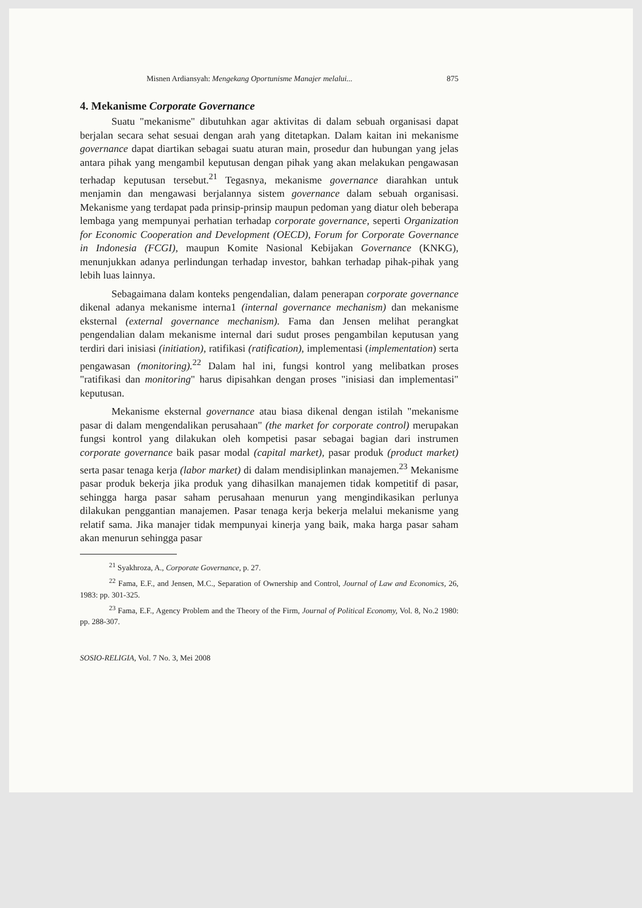Misnen Ardiansyah: Mengekang Oportunisme Manajer melalui... 875
4. Mekanisme Corporate Governance
Suatu "mekanisme" dibutuhkan agar aktivitas di dalam sebuah organisasi dapat berjalan secara sehat sesuai dengan arah yang ditetapkan. Dalam kaitan ini mekanisme governance dapat diartikan sebagai suatu aturan main, prosedur dan hubungan yang jelas antara pihak yang mengambil keputusan dengan pihak yang akan melakukan pengawasan terhadap keputusan tersebut.<sup>21</sup> Tegasnya, mekanisme governance diarahkan untuk menjamin dan mengawasi berjalannya sistem governance dalam sebuah organisasi. Mekanisme yang terdapat pada prinsip-prinsip maupun pedoman yang diatur oleh beberapa lembaga yang mempunyai perhatian terhadap corporate governance, seperti Organization for Economic Cooperation and Development (OECD), Forum for Corporate Governance in Indonesia (FCGI), maupun Komite Nasional Kebijakan Governance (KNKG), menunjukkan adanya perlindungan terhadap investor, bahkan terhadap pihak-pihak yang lebih luas lainnya.
Sebagaimana dalam konteks pengendalian, dalam penerapan corporate governance dikenal adanya mekanisme interna1 (internal governance mechanism) dan mekanisme eksternal (external governance mechanism). Fama dan Jensen melihat perangkat pengendalian dalam mekanisme internal dari sudut proses pengambilan keputusan yang terdiri dari inisiasi (initiation), ratifikasi (ratification), implementasi (implementation) serta pengawasan (monitoring).<sup>22</sup> Dalam hal ini, fungsi kontrol yang melibatkan proses "ratifikasi dan monitoring" harus dipisahkan dengan proses "inisiasi dan implementasi" keputusan.
Mekanisme eksternal governance atau biasa dikenal dengan istilah "mekanisme pasar di dalam mengendalikan perusahaan" (the market for corporate control) merupakan fungsi kontrol yang dilakukan oleh kompetisi pasar sebagai bagian dari instrumen corporate governance baik pasar modal (capital market), pasar produk (product market) serta pasar tenaga kerja (labor market) di dalam mendisiplinkan manajemen.<sup>23</sup> Mekanisme pasar produk bekerja jika produk yang dihasilkan manajemen tidak kompetitif di pasar, sehingga harga pasar saham perusahaan menurun yang mengindikasikan perlunya dilakukan penggantian manajemen. Pasar tenaga kerja bekerja melalui mekanisme yang relatif sama. Jika manajer tidak mempunyai kinerja yang baik, maka harga pasar saham akan menurun sehingga pasar
<sup>21</sup> Syakhroza, A., Corporate Governance, p. 27.
<sup>22</sup> Fama, E.F., and Jensen, M.C., Separation of Ownership and Control, Journal of Law and Economics, 26, 1983: pp. 301-325.
<sup>23</sup> Fama, E.F., Agency Problem and the Theory of the Firm, Journal of Political Economy, Vol. 8, No.2 1980: pp. 288-307.
SOSIO-RELIGIA, Vol. 7 No. 3, Mei 2008